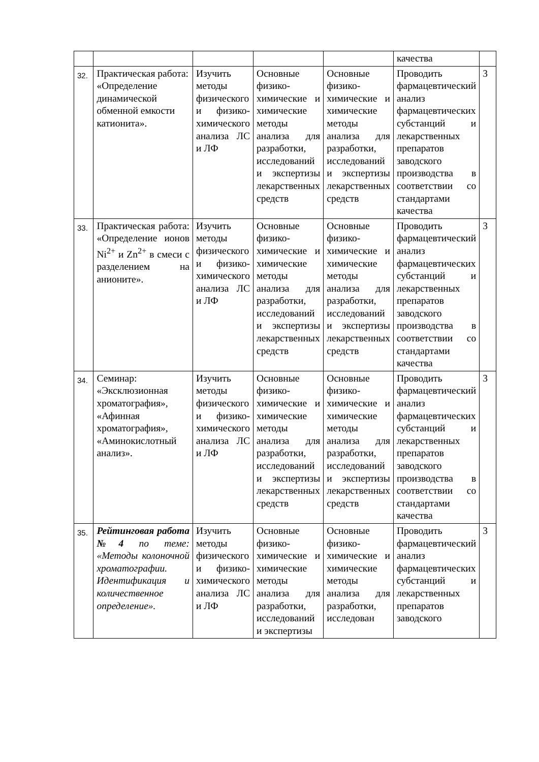| | | | | | качества | |
| 32. | Практическая работа: «Определение динамической обменной емкости катионита». | Изучить методы физического и физико-химического анализа ЛС и ЛФ | Основные физико-химические и химические методы анализа для разработки, исследований и экспертизы лекарственных средств | Основные физико-химические и химические методы анализа для разработки, исследований и экспертизы лекарственных средств | Проводить фармацевтический анализ фармацевтических субстанций и лекарственных препаратов заводского производства в соответствии со стандартами качества | 3 |
| 33. | Практическая работа: «Определение ионов Ni<sup>2+</sup> и Zn<sup>2+</sup> в смеси с разделением на анионите». | Изучить методы физического и физико-химического анализа ЛС и ЛФ | Основные физико-химические и химические методы анализа для разработки, исследований и экспертизы лекарственных средств | Основные физико-химические и химические методы анализа для разработки, исследований и экспертизы лекарственных средств | Проводить фармацевтический анализ фармацевтических субстанций и лекарственных препаратов заводского производства в соответствии со стандартами качества | 3 |
| 34. | Семинар: «Эксклюзионная хроматография», «Афинная хроматография», «Аминокислотный анализ». | Изучить методы физического и физико-химического анализа ЛС и ЛФ | Основные физико-химические и химические методы анализа для разработки, исследований и экспертизы лекарственных средств | Основные физико-химические и химические методы анализа для разработки, исследований и экспертизы лекарственных средств | Проводить фармацевтический анализ фармацевтических субстанций и лекарственных препаратов заводского производства в соответствии со стандартами качества | 3 |
| 35. | Рейтинговая работа №4 по теме: «Методы колоночной хроматографии. Идентификация и количественное определение». | Изучить методы физического и физико-химического анализа ЛС и ЛФ | Основные физико-химические и химические методы анализа для разработки, исследований и экспертизы | Основные физико-химические и химические методы анализа для разработки, исследован | Проводить фармацевтический анализ фармацевтических субстанций и лекарственных препаратов заводского | 3 |